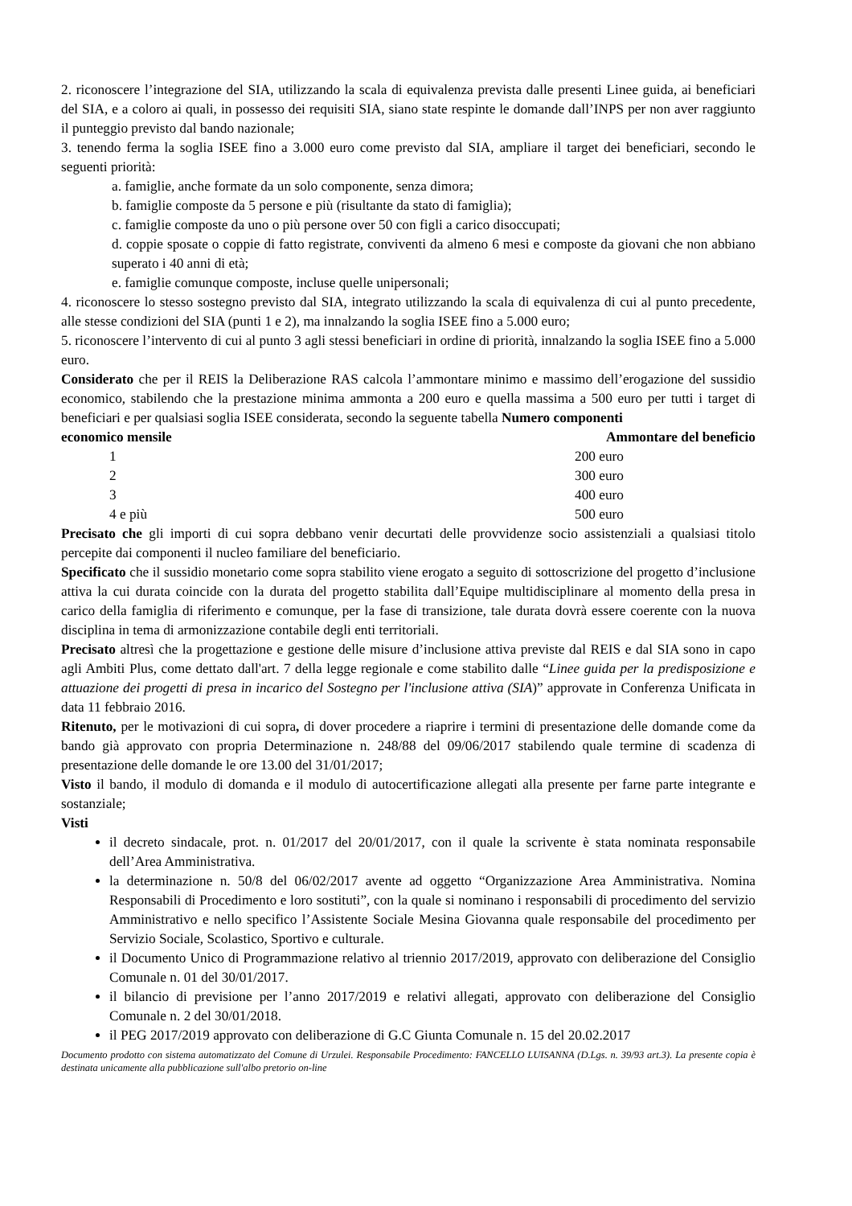2. riconoscere l’integrazione del SIA, utilizzando la scala di equivalenza prevista dalle presenti Linee guida, ai beneficiari del SIA, e a coloro ai quali, in possesso dei requisiti SIA, siano state respinte le domande dall’INPS per non aver raggiunto il punteggio previsto dal bando nazionale;
3. tenendo ferma la soglia ISEE fino a 3.000 euro come previsto dal SIA, ampliare il target dei beneficiari, secondo le seguenti priorità:
a. famiglie, anche formate da un solo componente, senza dimora;
b. famiglie composte da 5 persone e più (risultante da stato di famiglia);
c. famiglie composte da uno o più persone over 50 con figli a carico disoccupati;
d. coppie sposate o coppie di fatto registrate, conviventi da almeno 6 mesi e composte da giovani che non abbiano superato i 40 anni di età;
e. famiglie comunque composte, incluse quelle unipersonali;
4. riconoscere lo stesso sostegno previsto dal SIA, integrato utilizzando la scala di equivalenza di cui al punto precedente, alle stesse condizioni del SIA (punti 1 e 2), ma innalzando la soglia ISEE fino a 5.000 euro;
5. riconoscere l’intervento di cui al punto 3 agli stessi beneficiari in ordine di priorità, innalzando la soglia ISEE fino a 5.000 euro.
Considerato che per il REIS la Deliberazione RAS calcola l’ammontare minimo e massimo dell’erogazione del sussidio economico, stabilendo che la prestazione minima ammonta a 200 euro e quella massima a 500 euro per tutti i target di beneficiari e per qualsiasi soglia ISEE considerata, secondo la seguente tabella Numero componenti Ammontare del beneficio
economico mensile
| 1 | 200 euro |
| 2 | 300 euro |
| 3 | 400 euro |
| 4 e più | 500 euro |
Precisato che gli importi di cui sopra debbano venir decurtati delle provvidenze socio assistenziali a qualsiasi titolo percepite dai componenti il nucleo familiare del beneficiario.
Specificato che il sussidio monetario come sopra stabilito viene erogato a seguito di sottoscrizione del progetto d’inclusione attiva la cui durata coincide con la durata del progetto stabilita dall’Equipe multidisciplinare al momento della presa in carico della famiglia di riferimento e comunque, per la fase di transizione, tale durata dovrà essere coerente con la nuova disciplina in tema di armonizzazione contabile degli enti territoriali.
Precisato altresì che la progettazione e gestione delle misure d’inclusione attiva previste dal REIS e dal SIA sono in capo agli Ambiti Plus, come dettato dall'art. 7 della legge regionale e come stabilito dalle “Linee guida per la predisposizione e attuazione dei progetti di presa in incarico del Sostegno per l'inclusione attiva (SIA)” approvate in Conferenza Unificata in data 11 febbraio 2016.
Ritenuto, per le motivazioni di cui sopra, di dover procedere a riaprire i termini di presentazione delle domande come da bando già approvato con propria Determinazione n. 248/88 del 09/06/2017 stabilendo quale termine di scadenza di presentazione delle domande le ore 13.00 del 31/01/2017;
Visto il bando, il modulo di domanda e il modulo di autocertificazione allegati alla presente per farne parte integrante e sostanziale;
Visti
il decreto sindacale, prot. n. 01/2017 del 20/01/2017, con il quale la scrivente è stata nominata responsabile dell’Area Amministrativa.
la determinazione n. 50/8 del 06/02/2017 avente ad oggetto “Organizzazione Area Amministrativa. Nomina Responsabili di Procedimento e loro sostituti”, con la quale si nominano i responsabili di procedimento del servizio Amministrativo e nello specifico l’Assistente Sociale Mesina Giovanna quale responsabile del procedimento per Servizio Sociale, Scolastico, Sportivo e culturale.
il Documento Unico di Programmazione relativo al triennio 2017/2019, approvato con deliberazione del Consiglio Comunale n. 01 del 30/01/2017.
il bilancio di previsione per l’anno 2017/2019 e relativi allegati, approvato con deliberazione del Consiglio Comunale n. 2 del 30/01/2018.
il PEG 2017/2019 approvato con deliberazione di G.C Giunta Comunale n. 15 del 20.02.2017
Documento prodotto con sistema automatizzato del Comune di Urzulei. Responsabile Procedimento: FANCELLO LUISANNA (D.Lgs. n. 39/93 art.3). La presente copia è destinata unicamente alla pubblicazione sull'albo pretorio on-line